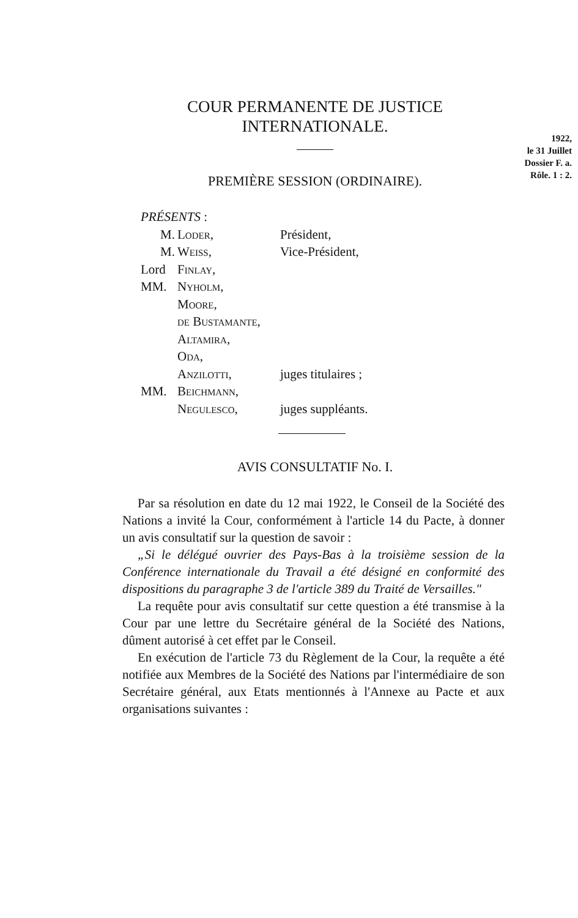COUR PERMANENTE DE JUSTICE
INTERNATIONALE.
1922,
le 31 Juillet
Dossier F. a.
Rôle. 1 : 2.
PREMIÈRE SESSION (ORDINAIRE).
PRÉSENTS :
| M. | Loder, | Président, |
| M. | Weiss, | Vice-Président, |
| Lord | Finlay, | |
| MM. | Nyholm, | |
| | Moore, | |
| | de Bustamante, | |
| | Altamira, | |
| | Oda, | |
| | Anzilotti, | juges titulaires ; |
| MM. | Beichmann, | |
| | Negulesco, | juges suppléants. |
AVIS CONSULTATIF No. I.
Par sa résolution en date du 12 mai 1922, le Conseil de la Société des Nations a invité la Cour, conformément à l'article 14 du Pacte, à donner un avis consultatif sur la question de savoir :
„Si le délégué ouvrier des Pays-Bas à la troisième session de la Conférence internationale du Travail a été désigné en conformité des dispositions du paragraphe 3 de l'article 389 du Traité de Versailles."
La requête pour avis consultatif sur cette question a été transmise à la Cour par une lettre du Secrétaire général de la Société des Nations, dûment autorisé à cet effet par le Conseil.
En exécution de l'article 73 du Règlement de la Cour, la requête a été notifiée aux Membres de la Société des Nations par l'intermédiaire de son Secrétaire général, aux Etats mentionnés à l'Annexe au Pacte et aux organisations suivantes :